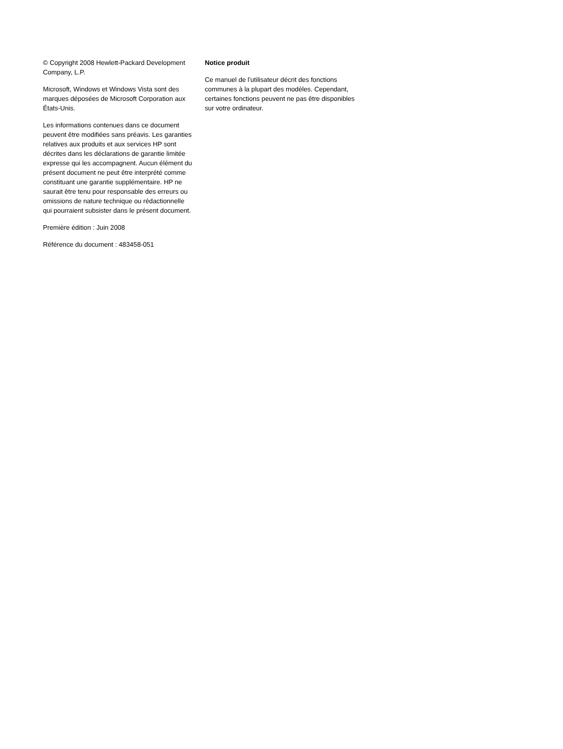© Copyright 2008 Hewlett-Packard Development Company, L.P.
Microsoft, Windows et Windows Vista sont des marques déposées de Microsoft Corporation aux États-Unis.
Les informations contenues dans ce document peuvent être modifiées sans préavis. Les garanties relatives aux produits et aux services HP sont décrites dans les déclarations de garantie limitée expresse qui les accompagnent. Aucun élément du présent document ne peut être interprété comme constituant une garantie supplémentaire. HP ne saurait être tenu pour responsable des erreurs ou omissions de nature technique ou rédactionnelle qui pourraient subsister dans le présent document.
Première édition : Juin 2008
Référence du document : 483458-051
Notice produit
Ce manuel de l'utilisateur décrit des fonctions communes à la plupart des modèles. Cependant, certaines fonctions peuvent ne pas être disponibles sur votre ordinateur.